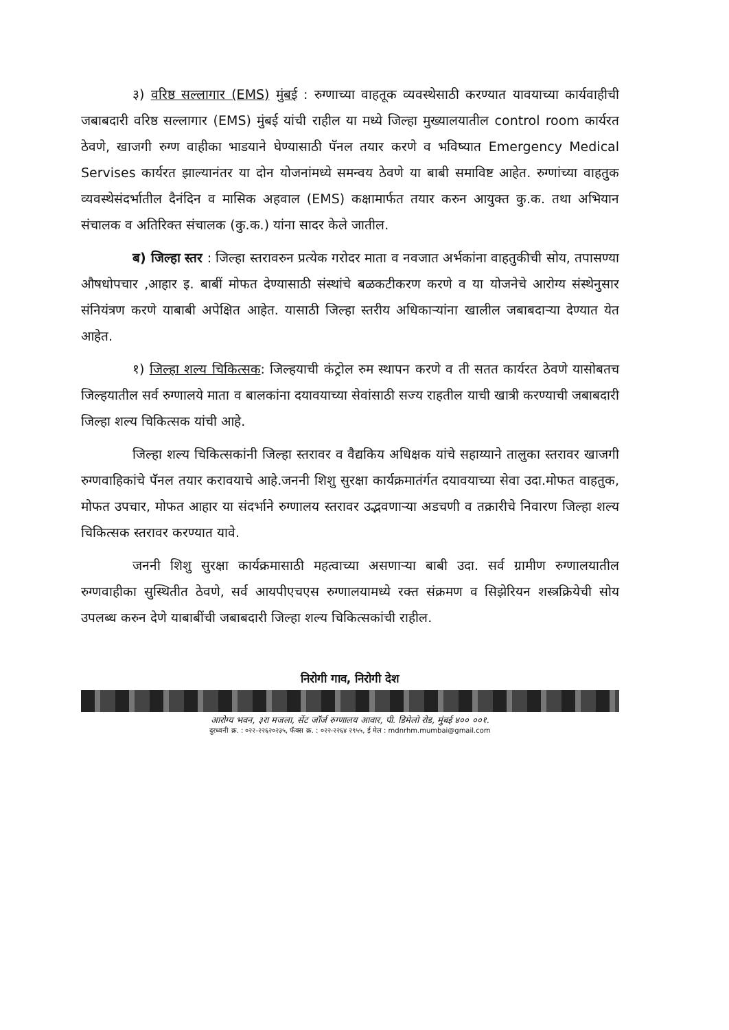३) वरिष्ठ सल्लागार (EMS) मुंबई : रुग्णाच्या वाहतूक व्यवस्थेसाठी करण्यात यावयाच्या कार्यवाहीची जबाबदारी वरिष्ठ सल्लागार (EMS) मुंबई यांची राहील या मध्ये जिल्हा मुख्यालयातील control room कार्यरत ठेवणे, खाजगी रुग्ण वाहीका भाडयाने घेण्यासाठी पॅनल तयार करणे व भविष्यात Emergency Medical Servises कार्यरत झाल्यानंतर या दोन योजनांमध्ये समन्वय ठेवणे या बाबी समाविष्ट आहेत. रुग्णांच्या वाहतुक व्यवस्थेसंदर्भातील दैनंदिन व मासिक अहवाल (EMS) कक्षामार्फत तयार करुन आयुक्त कु.क. तथा अभियान संचालक व अतिरिक्त संचालक (कु.क.) यांना सादर केले जातील.
ब) जिल्हा स्तर : जिल्हा स्तरावरुन प्रत्येक गरोदर माता व नवजात अर्भकांना वाहतुकीची सोय, तपासण्या औषधोपचार ,आहार इ. बाबीं मोफत देण्यासाठी संस्थांचे बळकटीकरण करणे व या योजनेचे आरोग्य संस्थेनुसार संनियंत्रण करणे याबाबी अपेक्षित आहेत. यासाठी जिल्हा स्तरीय अधिकाऱ्यांना खालील जबाबदाऱ्या देण्यात येत आहेत.
१) जिल्हा शल्य चिकित्सक: जिल्हयाची कंट्रोल रुम स्थापन करणे व ती सतत कार्यरत ठेवणे यासोबतच जिल्हयातील सर्व रुग्णालये माता व बालकांना दयावयाच्या सेवांसाठी सज्य राहतील याची खात्री करण्याची जबाबदारी जिल्हा शल्य चिकित्सक यांची आहे.
जिल्हा शल्य चिकित्सकांनी जिल्हा स्तरावर व वैद्यकिय अधिक्षक यांचे सहाय्याने तालुका स्तरावर खाजगी रुग्णवाहिकांचे पॅनल तयार करावयाचे आहे.जननी शिशु सुरक्षा कार्यक्रमातंर्गत दयावयाच्या सेवा उदा.मोफत वाहतुक, मोफत उपचार, मोफत आहार या संदर्भाने रुग्णालय स्तरावर उद्भवणाऱ्या अडचणी व तक्रारीचे निवारण जिल्हा शल्य चिकित्सक स्तरावर करण्यात यावे.
जननी शिशु सुरक्षा कार्यक्रमासाठी महत्वाच्या असणाऱ्या बाबी उदा. सर्व ग्रामीण रुग्णालयातील रुग्णवाहीका सुस्थितीत ठेवणे, सर्व आयपीएचएस रुग्णालयामध्ये रक्त संक्रमण व सिझेरियन शस्त्रक्रियेची सोय उपलब्ध करुन देणे याबाबींची जबाबदारी जिल्हा शल्य चिकित्सकांची राहील.
निरोगी गाव, निरोगी देश
आरोग्य भवन, ३रा मजला, सेंट जॉर्ज रुग्णालय आवार, पी. डिमेलो रोड, मुंबई ४०० ००१.
दुरध्वनी क्र. : ०२२-२२६२०२३५, फॅक्स क्र. : ०२२-२२६४ २९५५, ई मेल : mdnrhm.mumbai@gmail.com